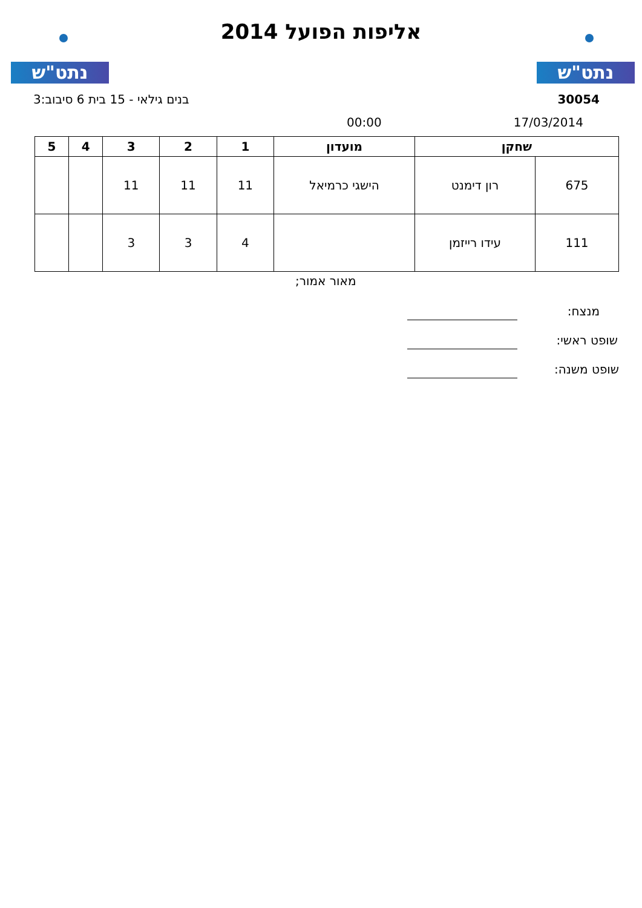נתט"ש
אליפות הפועל 2014 נתט"ש
30054 בנים גילאי - 15 בית 6 סיבוב:3
17/03/2014 00:00
| שחקן | | מועדון | 1 | 2 | 3 | 4 | 5 |
| --- | --- | --- | --- | --- | --- | --- | --- |
| 675 | רון דימנט | הישגי כרמיאל | 11 | 11 | 11 | | |
| 111 | עידו רייזמן | | 4 | 3 | 3 | | |
מאור אמור;
מנצח:
שופט ראשי:
שופט משנה: